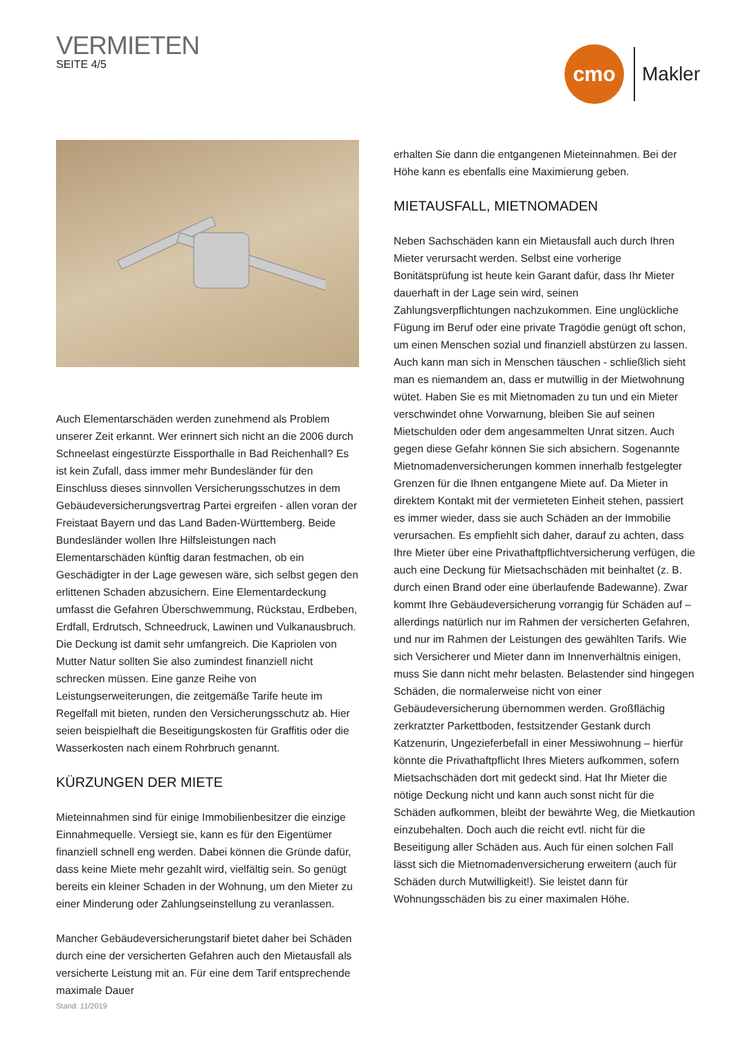VERMIETEN
SEITE 4/5
cmo
Makler
Auch Elementarschäden werden zunehmend als Problem unserer Zeit erkannt. Wer erinnert sich nicht an die 2006 durch Schneelast eingestürzte Eissporthalle in Bad Reichenhall? Es ist kein Zufall, dass immer mehr Bundesländer für den Einschluss dieses sinnvollen Versicherungsschutzes in dem Gebäudeversicherungsvertrag Partei ergreifen - allen voran der Freistaat Bayern und das Land Baden-Württemberg. Beide Bundesländer wollen Ihre Hilfsleistungen nach Elementarschäden künftig daran festmachen, ob ein Geschädigter in der Lage gewesen wäre, sich selbst gegen den erlittenen Schaden abzusichern. Eine Elementardeckung umfasst die Gefahren Überschwemmung, Rückstau, Erdbeben, Erdfall, Erdrutsch, Schneedruck, Lawinen und Vulkanausbruch. Die Deckung ist damit sehr umfangreich. Die Kapriolen von Mutter Natur sollten Sie also zumindest finanziell nicht schrecken müssen. Eine ganze Reihe von Leistungserweiterungen, die zeitgemäße Tarife heute im Regelfall mit bieten, runden den Versicherungsschutz ab. Hier seien beispielhaft die Beseitigungskosten für Graffitis oder die Wasserkosten nach einem Rohrbruch genannt.
KÜRZUNGEN DER MIETE
Mieteinnahmen sind für einige Immobilienbesitzer die einzige Einnahmequelle. Versiegt sie, kann es für den Eigentümer finanziell schnell eng werden. Dabei können die Gründe dafür, dass keine Miete mehr gezahlt wird, vielfältig sein. So genügt bereits ein kleiner Schaden in der Wohnung, um den Mieter zu einer Minderung oder Zahlungseinstellung zu veranlassen.
Mancher Gebäudeversicherungstarif bietet daher bei Schäden durch eine der versicherten Gefahren auch den Mietausfall als versicherte Leistung mit an. Für eine dem Tarif entsprechende maximale Dauer
erhalten Sie dann die entgangenen Mieteinnahmen. Bei der Höhe kann es ebenfalls eine Maximierung geben.
MIETAUSFALL, MIETNOMADEN
Neben Sachschäden kann ein Mietausfall auch durch Ihren Mieter verursacht werden. Selbst eine vorherige Bonitätsprüfung ist heute kein Garant dafür, dass Ihr Mieter dauerhaft in der Lage sein wird, seinen Zahlungsverpflichtungen nachzukommen. Eine unglückliche Fügung im Beruf oder eine private Tragödie genügt oft schon, um einen Menschen sozial und finanziell abstürzen zu lassen. Auch kann man sich in Menschen täuschen - schließlich sieht man es niemandem an, dass er mutwillig in der Mietwohnung wütet. Haben Sie es mit Mietnomaden zu tun und ein Mieter verschwindet ohne Vorwarnung, bleiben Sie auf seinen Mietschulden oder dem angesammelten Unrat sitzen. Auch gegen diese Gefahr können Sie sich absichern. Sogenannte Mietnomadenversicherungen kommen innerhalb festgelegter Grenzen für die Ihnen entgangene Miete auf. Da Mieter in direktem Kontakt mit der vermieteten Einheit stehen, passiert es immer wieder, dass sie auch Schäden an der Immobilie verursachen. Es empfiehlt sich daher, darauf zu achten, dass Ihre Mieter über eine Privathaftpflichtversicherung verfügen, die auch eine Deckung für Mietsachschäden mit beinhaltet (z. B. durch einen Brand oder eine überlaufende Badewanne). Zwar kommt Ihre Gebäudeversicherung vorrangig für Schäden auf – allerdings natürlich nur im Rahmen der versicherten Gefahren, und nur im Rahmen der Leistungen des gewählten Tarifs. Wie sich Versicherer und Mieter dann im Innenverhältnis einigen, muss Sie dann nicht mehr belasten. Belastender sind hingegen Schäden, die normalerweise nicht von einer Gebäudeversicherung übernommen werden. Großflächig zerkratzter Parkettboden, festsitzender Gestank durch Katzenurin, Ungezieferbefall in einer Messiwohnung – hierfür könnte die Privathaftpflicht Ihres Mieters aufkommen, sofern Mietsachschäden dort mit gedeckt sind. Hat Ihr Mieter die nötige Deckung nicht und kann auch sonst nicht für die Schäden aufkommen, bleibt der bewährte Weg, die Mietkaution einzubehalten. Doch auch die reicht evtl. nicht für die Beseitigung aller Schäden aus. Auch für einen solchen Fall lässt sich die Mietnomadenversicherung erweitern (auch für Schäden durch Mutwilligkeit!). Sie leistet dann für Wohnungsschäden bis zu einer maximalen Höhe.
Stand: 11/2019